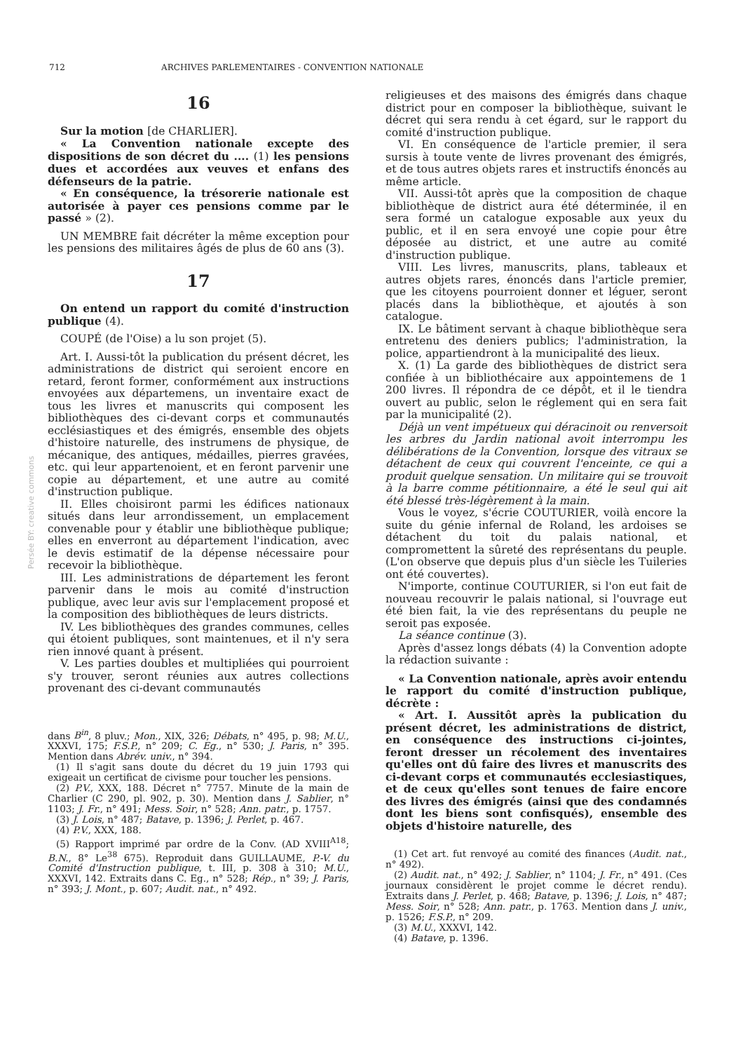712 ARCHIVES PARLEMENTAIRES - CONVENTION NATIONALE
Persée BY: creative commons
16
Sur la motion [de CHARLIER].
« La Convention nationale excepte des dispositions de son décret du .... (1) les pensions dues et accordées aux veuves et enfans des défenseurs de la patrie.
« En conséquence, la trésorerie nationale est autorisée à payer ces pensions comme par le passé » (2).
UN MEMBRE fait décréter la même exception pour les pensions des militaires âgés de plus de 60 ans (3).
17
On entend un rapport du comité d'instruction publique (4).
COUPÉ (de l'Oise) a lu son projet (5).
Art. I. Aussi-tôt la publication du présent décret, les administrations de district qui seroient encore en retard, feront former, conformément aux instructions envoyées aux départemens, un inventaire exact de tous les livres et manuscrits qui composent les bibliothèques des ci-devant corps et communautés ecclésiastiques et des émigrés, ensemble des objets d'histoire naturelle, des instrumens de physique, de mécanique, des antiques, médailles, pierres gravées, etc. qui leur appartenoient, et en feront parvenir une copie au département, et une autre au comité d'instruction publique.
II. Elles choisiront parmi les édifices nationaux situés dans leur arrondissement, un emplacement convenable pour y établir une bibliothèque publique; elles en enverront au département l'indication, avec le devis estimatif de la dépense nécessaire pour recevoir la bibliothèque.
III. Les administrations de département les feront parvenir dans le mois au comité d'instruction publique, avec leur avis sur l'emplacement proposé et la composition des bibliothèques de leurs districts.
IV. Les bibliothèques des grandes communes, celles qui étoient publiques, sont maintenues, et il n'y sera rien innové quant à présent.
V. Les parties doubles et multipliées qui pourroient s'y trouver, seront réunies aux autres collections provenant des ci-devant communautés
dans B<sup>in</sup>, 8 pluv.; Mon., XIX, 326; Débats, n° 495, p. 98; M.U., XXXVI, 175; F.S.P., n° 209; C. Eg., n° 530; J. Paris, n° 395. Mention dans Abrév. univ., n° 394.
(1) Il s'agit sans doute du décret du 19 juin 1793 qui exigeait un certificat de civisme pour toucher les pensions.
(2) P.V., XXX, 188. Décret n° 7757. Minute de la main de Charlier (C 290, pl. 902, p. 30). Mention dans J. Sablier, n° 1103; J. Fr., n° 491; Mess. Soir, n° 528; Ann. patr., p. 1757.
(3) J. Lois, n° 487; Batave, p. 1396; J. Perlet, p. 467.
(4) P.V., XXX, 188.
(5) Rapport imprimé par ordre de la Conv. (AD XVIII<sup>A18</sup>; B.N., 8° Le<sup>38</sup> 675). Reproduit dans GUILLAUME, P.-V. du Comité d'Instruction publique, t. III, p. 308 à 310; M.U., XXXVI, 142. Extraits dans C. Eg., n° 528; Rép., n° 39; J. Paris, n° 393; J. Mont., p. 607; Audit. nat., n° 492.
religieuses et des maisons des émigrés dans chaque district pour en composer la bibliothèque, suivant le décret qui sera rendu à cet égard, sur le rapport du comité d'instruction publique.
VI. En conséquence de l'article premier, il sera sursis à toute vente de livres provenant des émigrés, et de tous autres objets rares et instructifs énoncés au même article.
VII. Aussi-tôt après que la composition de chaque bibliothèque de district aura été déterminée, il en sera formé un catalogue exposable aux yeux du public, et il en sera envoyé une copie pour être déposée au district, et une autre au comité d'instruction publique.
VIII. Les livres, manuscrits, plans, tableaux et autres objets rares, énoncés dans l'article premier, que les citoyens pourroient donner et léguer, seront placés dans la bibliothèque, et ajoutés à son catalogue.
IX. Le bâtiment servant à chaque bibliothèque sera entretenu des deniers publics; l'administration, la police, appartiendront à la municipalité des lieux.
X. (1) La garde des bibliothèques de district sera confiée à un bibliothécaire aux appointemens de 1 200 livres. Il répondra de ce dépôt, et il le tiendra ouvert au public, selon le réglement qui en sera fait par la municipalité (2).
Déjà un vent impétueux qui déracinoit ou renversoit les arbres du Jardin national avoit interrompu les délibérations de la Convention, lorsque des vitraux se détachent de ceux qui couvrent l'enceinte, ce qui a produit quelque sensation. Un militaire qui se trouvoit à la barre comme pétitionnaire, a été le seul qui ait été blessé très-légèrement à la main.
Vous le voyez, s'écrie COUTURIER, voilà encore la suite du génie infernal de Roland, les ardoises se détachent du toit du palais national, et compromettent la sûreté des représentans du peuple. (L'on observe que depuis plus d'un siècle les Tuileries ont été couvertes).
N'importe, continue COUTURIER, si l'on eut fait de nouveau recouvrir le palais national, si l'ouvrage eut été bien fait, la vie des représentans du peuple ne seroit pas exposée.
La séance continue (3).
Après d'assez longs débats (4) la Convention adopte la rédaction suivante :
« La Convention nationale, après avoir entendu le rapport du comité d'instruction publique, décrète :
« Art. I. Aussitôt après la publication du présent décret, les administrations de district, en conséquence des instructions ci-jointes, feront dresser un récolement des inventaires qu'elles ont dû faire des livres et manuscrits des ci-devant corps et communautés ecclesiastiques, et de ceux qu'elles sont tenues de faire encore des livres des émigrés (ainsi que des condamnés dont les biens sont confisqués), ensemble des objets d'histoire naturelle, des
(1) Cet art. fut renvoyé au comité des finances (Audit. nat., n° 492).
(2) Audit. nat., n° 492; J. Sablier, n° 1104; J. Fr., n° 491. (Ces journaux considèrent le projet comme le décret rendu). Extraits dans J. Perlet, p. 468; Batave, p. 1396; J. Lois, n° 487; Mess. Soir, n° 528; Ann. patr., p. 1763. Mention dans J. univ., p. 1526; F.S.P., n° 209.
(3) M.U., XXXVI, 142.
(4) Batave, p. 1396.